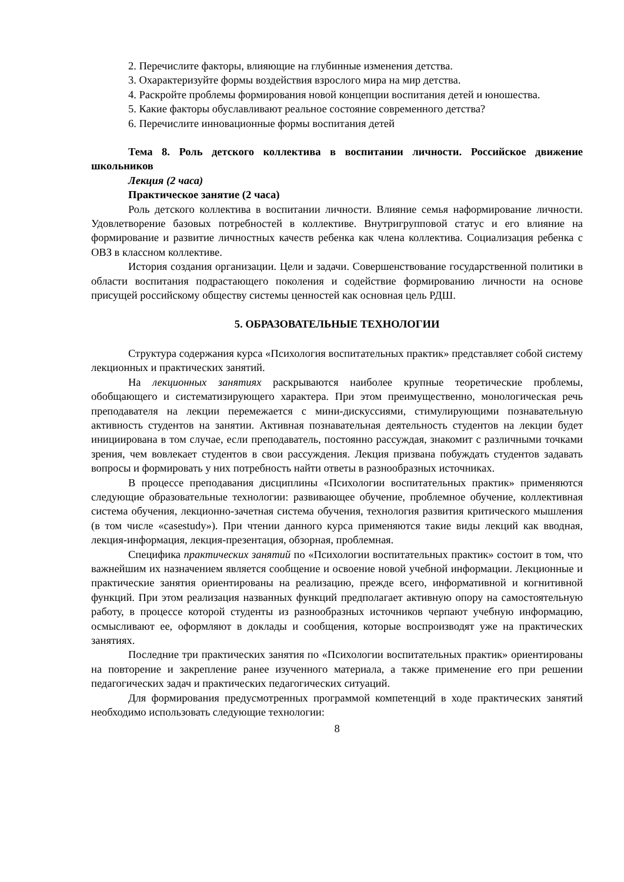2. Перечислите факторы, влияющие на глубинные изменения детства.
3. Охарактеризуйте формы воздействия взрослого мира на мир детства.
4. Раскройте проблемы формирования новой концепции воспитания детей и юношества.
5. Какие факторы обуславливают реальное состояние современного детства?
6. Перечислите инновационные формы воспитания детей
Тема 8. Роль детского коллектива в воспитании личности. Российское движение школьников
Лекция (2 часа)
Практическое занятие (2 часа)
Роль детского коллектива в воспитании личности. Влияние семья наформирование личности. Удовлетворение базовых потребностей в коллективе. Внутригрупповой статус и его влияние на формирование и развитие личностных качеств ребенка как члена коллектива. Социализация ребенка с ОВЗ в классном коллективе.
История создания организации. Цели и задачи. Совершенствование государственной политики в области воспитания подрастающего поколения и содействие формированию личности на основе присущей российскому обществу системы ценностей как основная цель РДШ.
5. ОБРАЗОВАТЕЛЬНЫЕ ТЕХНОЛОГИИ
Структура содержания курса «Психология воспитательных практик» представляет собой систему лекционных и практических занятий.
На лекционных занятиях раскрываются наиболее крупные теоретические проблемы, обобщающего и систематизирующего характера. При этом преимущественно, монологическая речь преподавателя на лекции перемежается с мини-дискуссиями, стимулирующими познавательную активность студентов на занятии. Активная познавательная деятельность студентов на лекции будет инициирована в том случае, если преподаватель, постоянно рассуждая, знакомит с различными точками зрения, чем вовлекает студентов в свои рассуждения. Лекция призвана побуждать студентов задавать вопросы и формировать у них потребность найти ответы в разнообразных источниках.
В процессе преподавания дисциплины «Психологии воспитательных практик» применяются следующие образовательные технологии: развивающее обучение, проблемное обучение, коллективная система обучения, лекционно-зачетная система обучения, технология развития критического мышления (в том числе «casestudy»). При чтении данного курса применяются такие виды лекций как вводная, лекция-информация, лекция-презентация, обзорная, проблемная.
Специфика практических занятий по «Психологии воспитательных практик» состоит в том, что важнейшим их назначением является сообщение и освоение новой учебной информации. Лекционные и практические занятия ориентированы на реализацию, прежде всего, информативной и когнитивной функций. При этом реализация названных функций предполагает активную опору на самостоятельную работу, в процессе которой студенты из разнообразных источников черпают учебную информацию, осмысливают ее, оформляют в доклады и сообщения, которые воспроизводят уже на практических занятиях.
Последние три практических занятия по «Психологии воспитательных практик» ориентированы на повторение и закрепление ранее изученного материала, а также применение его при решении педагогических задач и практических педагогических ситуаций.
Для формирования предусмотренных программой компетенций в ходе практических занятий необходимо использовать следующие технологии:
8